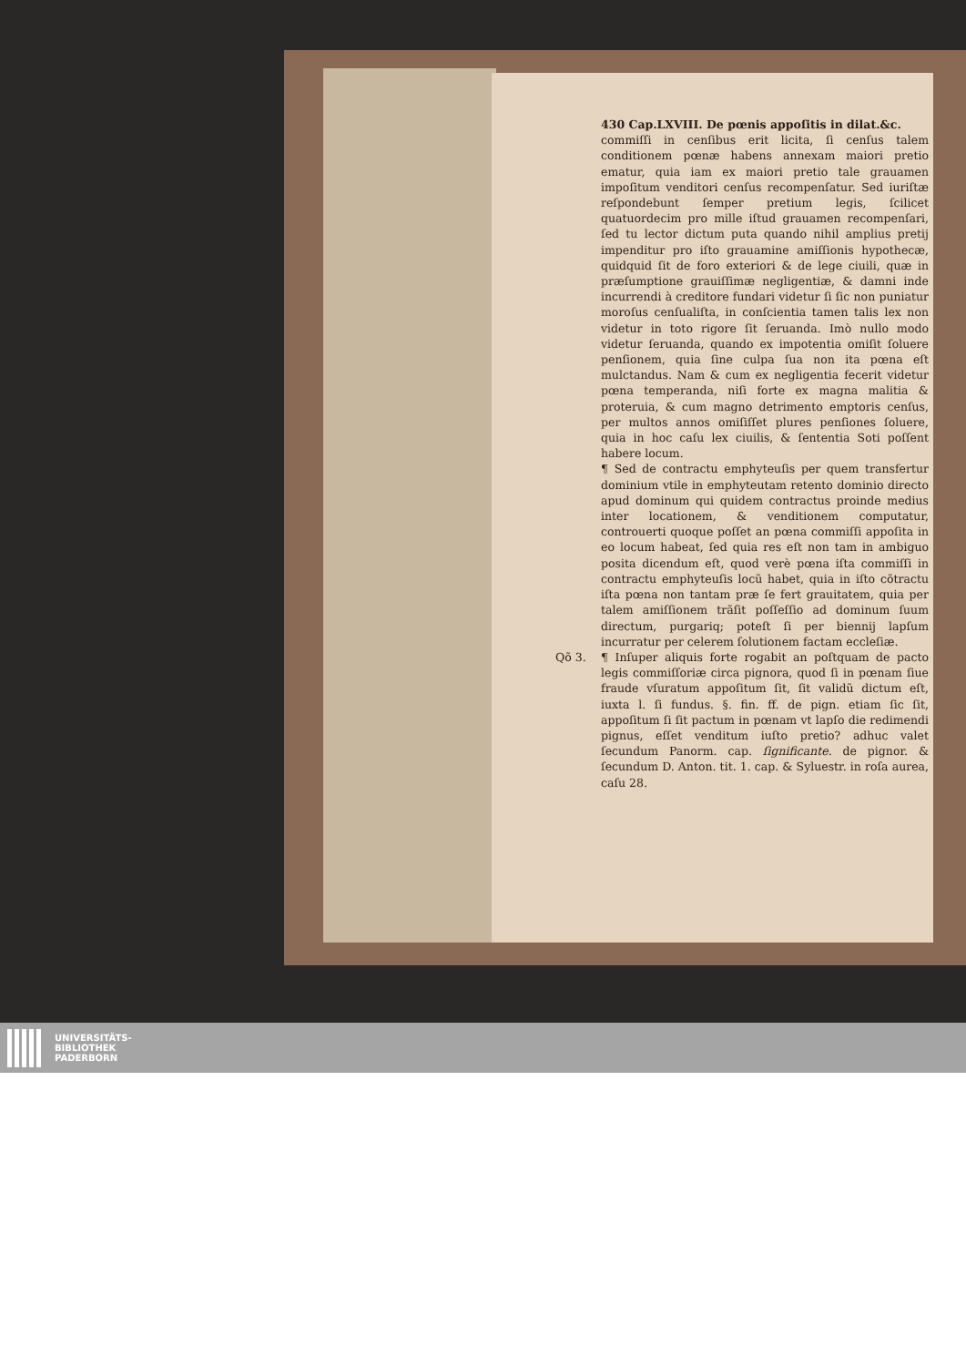430 Cap.LXVIII. De pœnis appoſitis in dilat.&c.
commiſſi in cenſibus erit licita, ſi cenſus talem conditionem pœnæ habens annexam maiori pretio ematur, quia iam ex maiori pretio tale grauamen impoſitum venditori cenſus recompenſatur. Sed iuriſtæ reſpondebunt ſemper pretium legis, ſcilicet quatuordecim pro mille iſtud grauamen recompenſari, ſed tu lector dictum puta quando nihil amplius pretij impenditur pro iſto grauamine amiſſionis hypothecæ, quidquid ſit de foro exteriori & de lege ciuili, quæ in præſumptione grauiſſimæ negligentiæ, & damni inde incurrendi à creditore fundari videtur ſi ſic non puniatur moroſus cenſualiſta, in conſcientia tamen talis lex non videtur in toto rigore ſit ſeruanda. Imò nullo modo videtur ſeruanda, quando ex impotentia omiſit ſoluere penſionem, quia ſine culpa ſua non ita pœna eſt mulctandus. Nam & cum ex negligentia fecerit videtur pœna temperanda, niſi forte ex magna malitia & proteruia, & cum magno detrimento emptoris cenſus, per multos annos omiſiſſet plures penſiones ſoluere, quia in hoc caſu lex ciuilis, & ſententia Soti poſſent habere locum.
¶ Sed de contractu emphyteuſis per quem transfertur dominium vtile in emphyteutam retento dominio directo apud dominum qui quidem contractus proinde medius inter locationem, & venditionem computatur, controuerti quoque poſſet an pœna commiſſi appoſita in eo locum habeat, ſed quia res eſt non tam in ambiguo posita dicendum eſt, quod verè pœna iſta commiſſi in contractu emphyteuſis locũ habet, quia in iſto cõtractu iſta pœna non tantam præ ſe fert grauitatem, quia per talem amiſſionem trãſit poſſeſſio ad dominum ſuum directum, purgariq; poteſt ſi per biennij lapſum incurratur per celerem ſolutionem factam eccleſiæ.
Qõ 3. ¶ Inſuper aliquis forte rogabit an poſtquam de pacto legis commiſſoriæ circa pignora, quod ſi in pœnam ſiue fraude vſuratum appoſitum ſit, ſit validũ dictum eſt, iuxta l. ſi fundus. §. fin. ff. de pign. etiam ſic ſit, appoſitum ſi ſit pactum in pœnam vt lapſo die redimendi pignus, eſſet venditum iuſto pretio? adhuc valet ſecundum Panorm. cap. ſignificante. de pignor. & ſecundum D. Anton. tit. 1. cap. & Syluestr. in roſa aurea, caſu 28.
UNIVERSITÄTS-
BIBLIOTHEK
PADERBORN